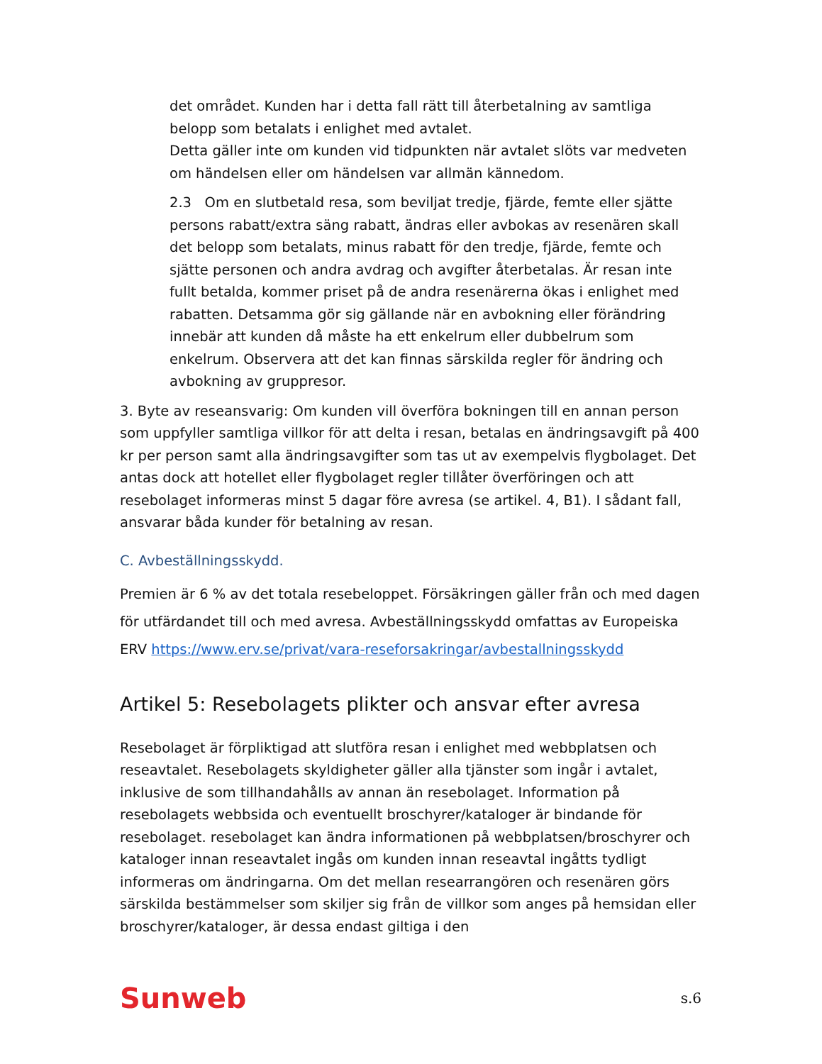det området. Kunden har i detta fall rätt till återbetalning av samtliga belopp som betalats i enlighet med avtalet.
Detta gäller inte om kunden vid tidpunkten när avtalet slöts var medveten om händelsen eller om händelsen var allmän kännedom.
2.3 Om en slutbetald resa, som beviljat tredje, fjärde, femte eller sjätte persons rabatt/extra säng rabatt, ändras eller avbokas av resenären skall det belopp som betalats, minus rabatt för den tredje, fjärde, femte och sjätte personen och andra avdrag och avgifter återbetalas. Är resan inte fullt betalda, kommer priset på de andra resenärerna ökas i enlighet med rabatten. Detsamma gör sig gällande när en avbokning eller förändring innebär att kunden då måste ha ett enkelrum eller dubbelrum som enkelrum. Observera att det kan finnas särskilda regler för ändring och avbokning av gruppresor.
3. Byte av reseansvarig: Om kunden vill överföra bokningen till en annan person som uppfyller samtliga villkor för att delta i resan, betalas en ändringsavgift på 400 kr per person samt alla ändringsavgifter som tas ut av exempelvis flygbolaget. Det antas dock att hotellet eller flygbolaget regler tillåter överföringen och att resebolaget informeras minst 5 dagar före avresa (se artikel. 4, B1). I sådant fall, ansvarar båda kunder för betalning av resan.
C. Avbeställningsskydd.
Premien är 6 % av det totala resebeloppet. Försäkringen gäller från och med dagen för utfärdandet till och med avresa. Avbeställningsskydd omfattas av Europeiska ERV https://www.erv.se/privat/vara-reseforsakringar/avbestallningsskydd
Artikel 5: Resebolagets plikter och ansvar efter avresa
Resebolaget är förpliktigad att slutföra resan i enlighet med webbplatsen och reseavtalet. Resebolagets skyldigheter gäller alla tjänster som ingår i avtalet, inklusive de som tillhandahålls av annan än resebolaget. Information på resebolagets webbsida och eventuellt broschyrer/kataloger är bindande för resebolaget. resebolaget kan ändra informationen på webbplatsen/broschyrer och kataloger innan reseavtalet ingås om kunden innan reseavtal ingåtts tydligt informeras om ändringarna. Om det mellan researrangören och resenären görs särskilda bestämmelser som skiljer sig från de villkor som anges på hemsidan eller broschyrer/kataloger, är dessa endast giltiga i den
Sunweb s.6